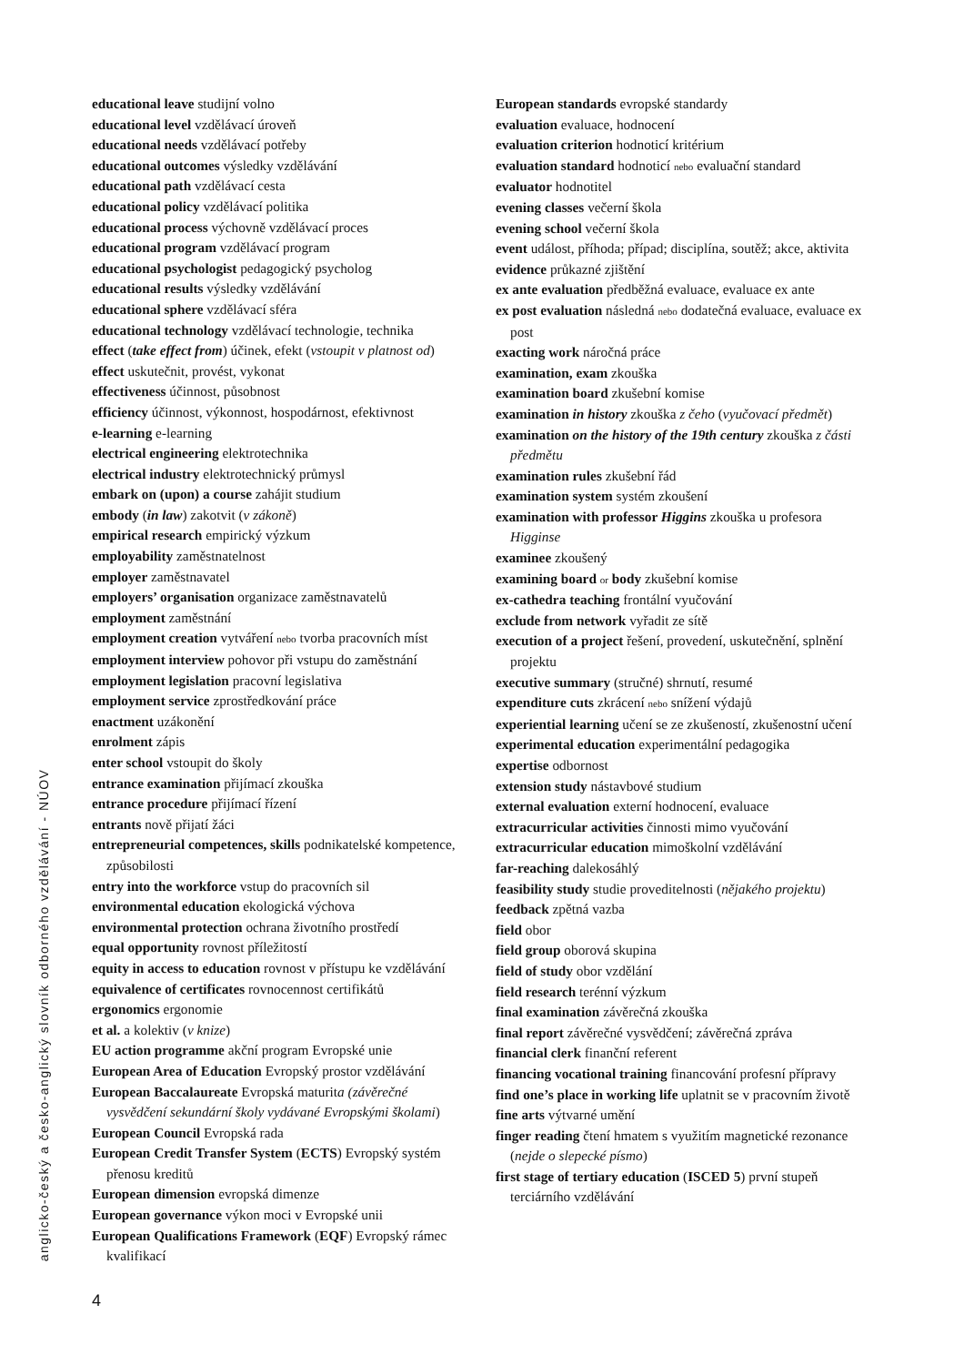educational leave studijní volno
educational level vzdělávací úroveň
educational needs vzdělávací potřeby
educational outcomes výsledky vzdělávání
educational path vzdělávací cesta
educational policy vzdělávací politika
educational process výchovně vzdělávací proces
educational program vzdělávací program
educational psychologist pedagogický psycholog
educational results výsledky vzdělávání
educational sphere vzdělávací sféra
educational technology vzdělávací technologie, technika
effect (take effect from) účinek, efekt (vstoupit v platnost od)
effect uskutečnit, provést, vykonat
effectiveness účinnost, působnost
efficiency účinnost, výkonnost, hospodárnost, efektivnost
e-learning e-learning
electrical engineering elektrotechnika
electrical industry elektrotechnický průmysl
embark on (upon) a course zahájit studium
embody (in law) zakotvit (v zákoně)
empirical research empirický výzkum
employability zaměstnatelnost
employer zaměstnavatel
employers’ organisation organizace zaměstnavatelů
employment zaměstnání
employment creation vytváření nebo tvorba pracovních míst
employment interview pohovor při vstupu do zaměstnání
employment legislation pracovní legislativa
employment service zprostředkování práce
enactment uzákonění
enrolment zápis
enter school vstoupit do školy
entrance examination přijímací zkouška
entrance procedure přijímací řízení
entrants nově přijatí žáci
entrepreneurial competences, skills podnikatelské kompetence, způsobilosti
entry into the workforce vstup do pracovních sil
environmental education ekologická výchova
environmental protection ochrana životního prostředí
equal opportunity rovnost příležitostí
equity in access to education rovnost v přístupu ke vzdělávání
equivalence of certificates rovnocennost certifikátů
ergonomics ergonomie
et al. a kolektiv (v knize)
EU action programme akční program Evropské unie
European Area of Education Evropský prostor vzdělávání
European Baccalaureate Evropská maturita (závěrečné vysvědčení sekundární školy vydávané Evropskými školami)
European Council Evropská rada
European Credit Transfer System (ECTS) Evropský systém přenosu kreditů
European dimension evropská dimenze
European governance výkon moci v Evropské unii
European Qualifications Framework (EQF) Evropský rámec kvalifikací
European standards evropské standardy
evaluation evaluace, hodnocení
evaluation criterion hodnoticí kritérium
evaluation standard hodnoticí nebo evaluační standard
evaluator hodnotitel
evening classes večerní škola
evening school večerní škola
event událost, příhoda; případ; disciplína, soutěž; akce, aktivita
evidence průkazné zjištění
ex ante evaluation předběžná evaluace, evaluace ex ante
ex post evaluation následná nebo dodatečná evaluace, evaluace ex post
exacting work náročná práce
examination, exam zkouška
examination board zkušební komise
examination in history zkouška z čeho (vyučovací předmět)
examination on the history of the 19th century zkouška z části předmětu
examination rules zkušební řád
examination system systém zkoušení
examination with professor Higgins zkouška u profesora Higginse
examinee zkoušený
examining board or body zkušební komise
ex-cathedra teaching frontální vyučování
exclude from network vyřadit ze sítě
execution of a project řešení, provedení, uskutečnění, splnění projektu
executive summary (stručné) shrnutí, resumé
expenditure cuts zkrácení nebo snížení výdajů
experiential learning učení se ze zkušeností, zkušenostní učení
experimental education experimentální pedagogika
expertise odbornost
extension study nástavbové studium
external evaluation externí hodnocení, evaluace
extracurricular activities činnosti mimo vyučování
extracurricular education mimoškolní vzdělávání
far-reaching dalekosáhlý
feasibility study studie proveditelnosti (nějakého projektu)
feedback zpětná vazba
field obor
field group oborová skupina
field of study obor vzdělání
field research terénní výzkum
final examination závěrečná zkouška
final report závěrečné vysvědčení; závěrečná zpráva
financial clerk finanční referent
financing vocational training financování profesní přípravy
find one’s place in working life uplatnit se v pracovním životě
fine arts výtvarné umění
finger reading čtení hmatem s využitím magnetické rezonance (nejde o slepecké písmo)
first stage of tertiary education (ISCED 5) první stupeň terciárního vzdělávání
anglicko-český a česko-anglický slovník odborného vzdělávání - NÚOV
4